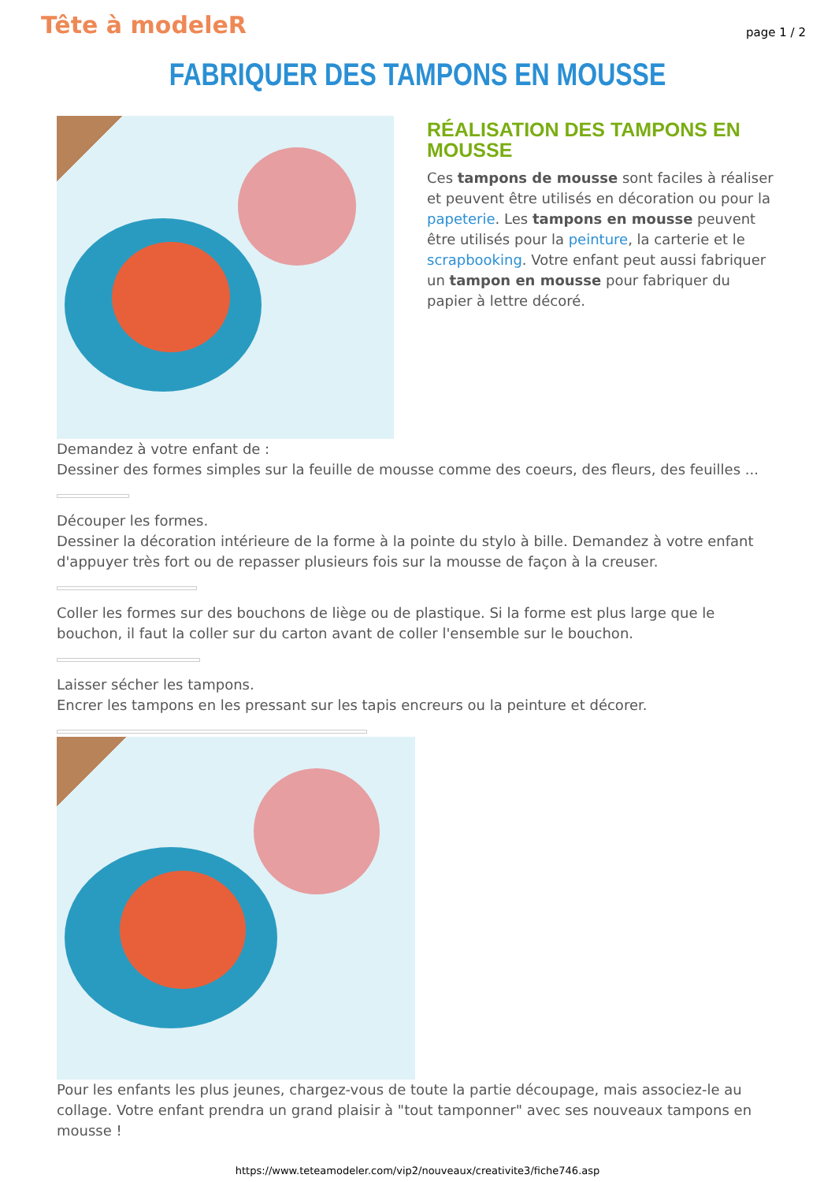Tête à modeleR
page 1 / 2
FABRIQUER DES TAMPONS EN MOUSSE
RÉALISATION DES TAMPONS EN MOUSSE
Ces tampons de mousse sont faciles à réaliser et peuvent être utilisés en décoration ou pour la papeterie. Les tampons en mousse peuvent être utilisés pour la peinture, la carterie et le scrapbooking. Votre enfant peut aussi fabriquer un tampon en mousse pour fabriquer du papier à lettre décoré.
Demandez à votre enfant de :
Dessiner des formes simples sur la feuille de mousse comme des coeurs, des fleurs, des feuilles ...
Découper les formes.
Dessiner la décoration intérieure de la forme à la pointe du stylo à bille. Demandez à votre enfant d'appuyer très fort ou de repasser plusieurs fois sur la mousse de façon à la creuser.
Coller les formes sur des bouchons de liège ou de plastique. Si la forme est plus large que le bouchon, il faut la coller sur du carton avant de coller l'ensemble sur le bouchon.
Laisser sécher les tampons.
Encrer les tampons en les pressant sur les tapis encreurs ou la peinture et décorer.
Pour les enfants les plus jeunes, chargez-vous de toute la partie découpage, mais associez-le au collage. Votre enfant prendra un grand plaisir à "tout tamponner" avec ses nouveaux tampons en mousse !
https://www.teteamodeler.com/vip2/nouveaux/creativite3/fiche746.asp